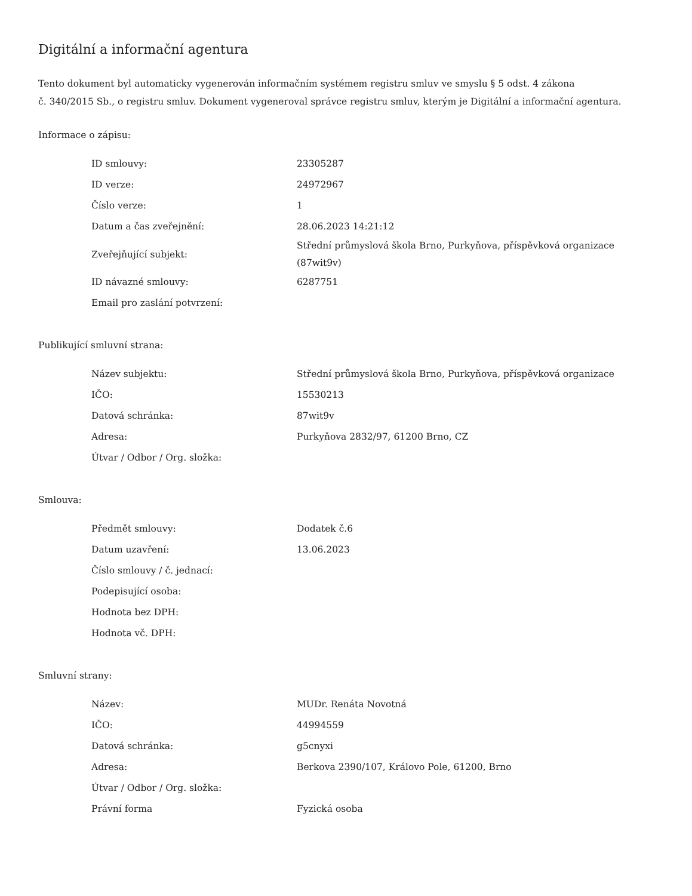Digitální a informační agentura
Tento dokument byl automaticky vygenerován informačním systémem registru smluv ve smyslu § 5 odst. 4 zákona
č. 340/2015 Sb., o registru smluv. Dokument vygeneroval správce registru smluv, kterým je Digitální a informační agentura.
Informace o zápisu:
| ID smlouvy: | 23305287 |
| ID verze: | 24972967 |
| Číslo verze: | 1 |
| Datum a čas zveřejnění: | 28.06.2023 14:21:12 |
| Zveřejňující subjekt: | Střední průmyslová škola Brno, Purkyňova, příspěvková organizace (87wit9v) |
| ID návazné smlouvy: | 6287751 |
| Email pro zaslání potvrzení: | |
Publikující smluvní strana:
| Název subjektu: | Střední průmyslová škola Brno, Purkyňova, příspěvková organizace |
| IČO: | 15530213 |
| Datová schránka: | 87wit9v |
| Adresa: | Purkyňova 2832/97, 61200 Brno, CZ |
| Útvar / Odbor / Org. složka: | |
Smlouva:
| Předmět smlouvy: | Dodatek č.6 |
| Datum uzavření: | 13.06.2023 |
| Číslo smlouvy / č. jednací: | |
| Podepisující osoba: | |
| Hodnota bez DPH: | |
| Hodnota vč. DPH: | |
Smluvní strany:
| Název: | MUDr. Renáta Novotná |
| IČO: | 44994559 |
| Datová schránka: | g5cnyxi |
| Adresa: | Berkova 2390/107, Královo Pole, 61200, Brno |
| Útvar / Odbor / Org. složka: | |
| Právní forma | Fyzická osoba |